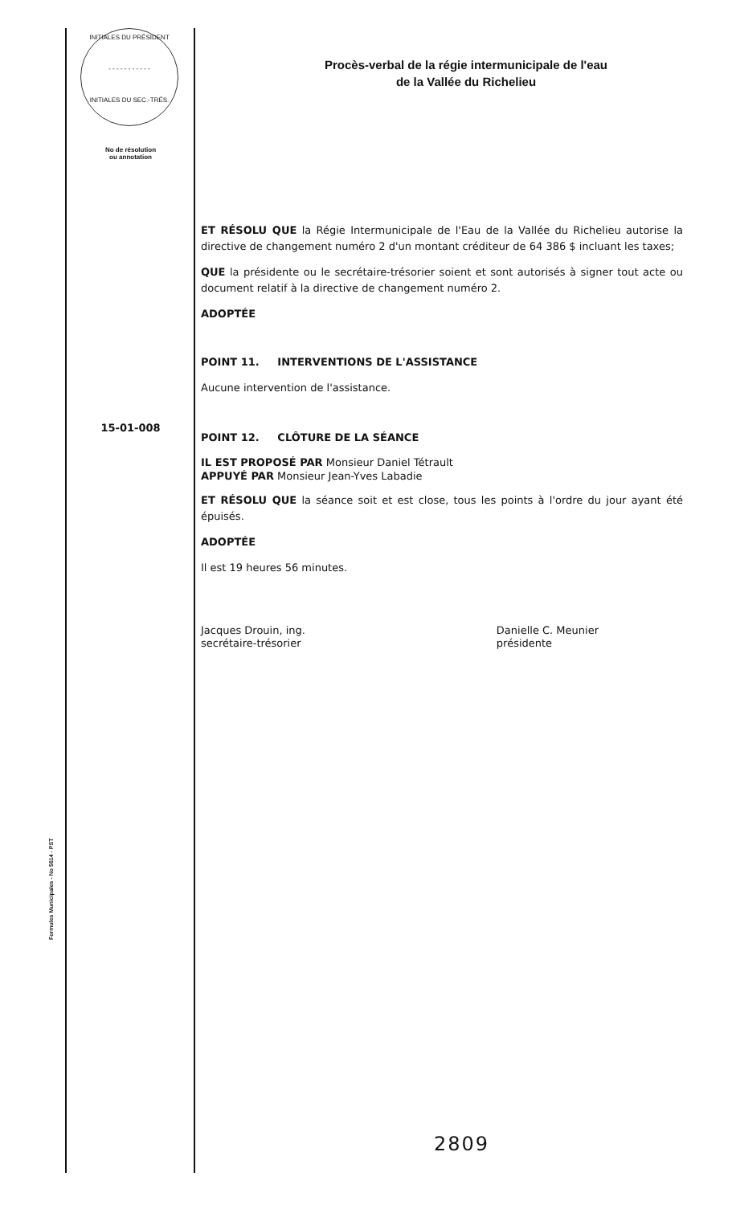Formules Municipales - No 5614 - PST
INITIALES DU PRÉSIDENT
- - - - - - - - - - -
INITIALES DU SEC.-TRÉS.
No de résolution
ou annotation
15-01-008
Procès-verbal de la régie intermunicipale de l'eau
de la Vallée du Richelieu
ET RÉSOLU QUE la Régie Intermunicipale de l'Eau de la Vallée du Richelieu autorise la directive de changement numéro 2 d'un montant créditeur de 64 386 $ incluant les taxes;
QUE la présidente ou le secrétaire-trésorier soient et sont autorisés à signer tout acte ou document relatif à la directive de changement numéro 2.
ADOPTÉE
POINT 11. INTERVENTIONS DE L'ASSISTANCE
Aucune intervention de l'assistance.
POINT 12. CLÔTURE DE LA SÉANCE
IL EST PROPOSÉ PAR Monsieur Daniel Tétrault
APPUYÉ PAR Monsieur Jean-Yves Labadie
ET RÉSOLU QUE la séance soit et est close, tous les points à l'ordre du jour ayant été épuisés.
ADOPTÉE
Il est 19 heures 56 minutes.
Jacques Drouin, ing.
secrétaire-trésorier
Danielle C. Meunier
présidente
2809